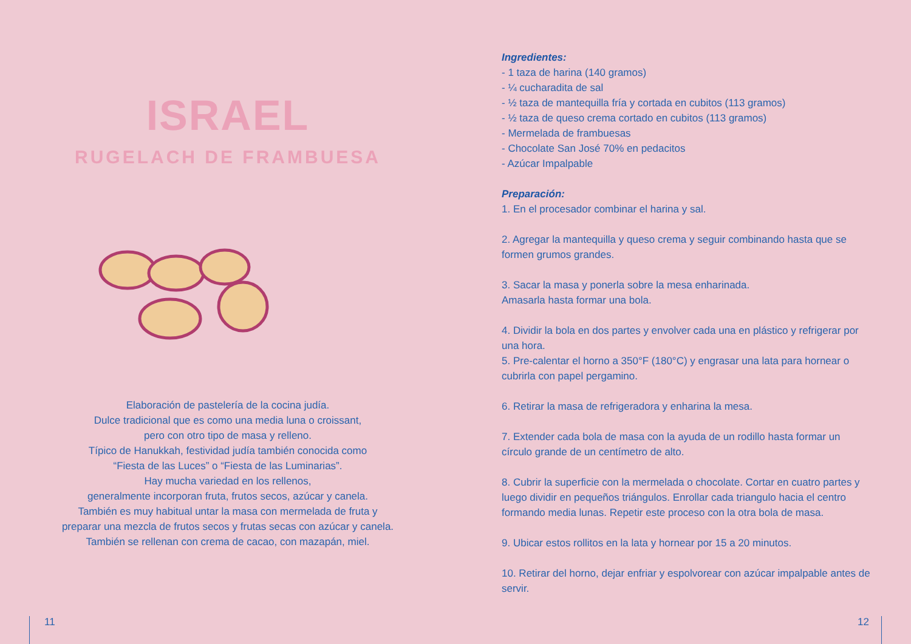ISRAEL
RUGELACH DE FRAMBUESA
Elaboración de pastelería de la cocina judía.
Dulce tradicional que es como una media luna o croissant,
pero con otro tipo de masa y relleno.
Típico de Hanukkah, festividad judía también conocida como
“Fiesta de las Luces” o “Fiesta de las Luminarias”.
Hay mucha variedad en los rellenos,
generalmente incorporan fruta, frutos secos, azúcar y canela.
También es muy habitual untar la masa con mermelada de fruta y
preparar una mezcla de frutos secos y frutas secas con azúcar y canela.
También se rellenan con crema de cacao, con mazapán, miel.
Ingredientes:
- 1 taza de harina (140 gramos)
- ¼ cucharadita de sal
- ½ taza de mantequilla fría y cortada en cubitos (113 gramos)
- ½ taza de queso crema cortado en cubitos (113 gramos)
- Mermelada de frambuesas
- Chocolate San José 70% en pedacitos
- Azúcar Impalpable
Preparación:
1. En el procesador combinar el harina y sal.
2. Agregar la mantequilla y queso crema y seguir combinando hasta que se formen grumos grandes.
3. Sacar la masa y ponerla sobre la mesa enharinada.
Amasarla hasta formar una bola.
4. Dividir la bola en dos partes y envolver cada una en plástico y refrigerar por una hora.
5. Pre-calentar el horno a 350°F (180°C) y engrasar una lata para hornear o cubrirla con papel pergamino.
6. Retirar la masa de refrigeradora y enharina la mesa.
7. Extender cada bola de masa con la ayuda de un rodillo hasta formar un círculo grande de un centímetro de alto.
8. Cubrir la superficie con la mermelada o chocolate. Cortar en cuatro partes y luego dividir en pequeños triángulos. Enrollar cada triangulo hacia el centro formando media lunas. Repetir este proceso con la otra bola de masa.
9. Ubicar estos rollitos en la lata y hornear por 15 a 20 minutos.
10. Retirar del horno, dejar enfriar y espolvorear con azúcar impalpable antes de servir.
11 12